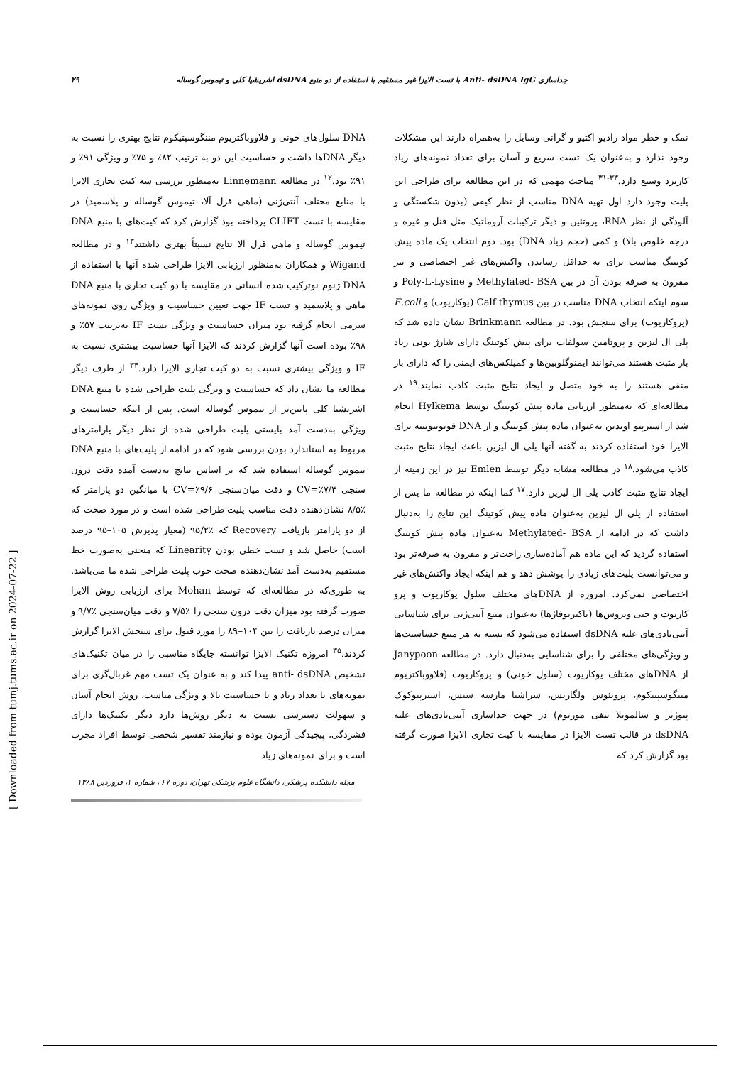۲۹ جداسازی Anti- dsDNA IgG با تست الایزا غیر مستقیم با استفاده از دو منبع dsDNA اشریشیا کلی و تیموس گوساله
نمک و خطر مواد رادیو اکتیو و گرانی وسایل را به‌همراه دارند این مشکلات وجود ندارد و به‌عنوان یک تست سریع و آسان برای تعداد نمونه‌های زیاد کاربرد وسیع دارد.<sup>۳۳-۳۱</sup> مباحث مهمی که در این مطالعه برای طراحی این پلیت وجود دارد اول تهیه DNA مناسب از نظر کیفی (بدون شکستگی و آلودگی از نظر RNA، پروتئین و دیگر ترکیبات آروماتیک مثل فنل و غیره و درجه خلوص بالا) و کمی (حجم زیاد DNA) بود. دوم انتخاب یک ماده پیش کوتینگ مناسب برای به حداقل رساندن واکنش‌های غیر اختصاصی و نیز مقرون به صرفه بودن آن در بین Methylated- BSA و Poly-L-Lysine و سوم اینکه انتخاب DNA مناسب در بین Calf thymus (یوکاریوت) و E.coli (پروکاریوت) برای سنجش بود. در مطالعه Brinkmann نشان داده شد که پلی ال لیزین و پروتامین سولفات برای پیش کوتینگ دارای شارژ یونی زیاد بار مثبت هستند می‌توانند ایمنوگلوبین‌ها و کمپلکس‌های ایمنی را که دارای بار منفی هستند را به خود متصل و ایجاد نتایج مثبت کاذب نمایند.<sup>۱۹</sup> در مطالعه‌ای که به‌منظور ارزیابی ماده پیش کوتینگ توسط Hylkema انجام شد از استرپتو اویدین به‌عنوان ماده پیش کوتینگ و از DNA فوتوبیوتینه برای الایزا خود استفاده کردند به گفته آنها پلی ال لیزین باعث ایجاد نتایج مثبت کاذب می‌شود.<sup>۱۸</sup> در مطالعه مشابه دیگر توسط Emlen نیز در این زمینه از ایجاد نتایج مثبت کاذب پلی ال لیزین دارد.<sup>۱۷</sup> کما اینکه در مطالعه ما پس از استفاده از پلی ال لیزین به‌عنوان ماده پیش کوتینگ این نتایج را به‌دنبال داشت که در ادامه از Methylated- BSA به‌عنوان ماده پیش کوتینگ استفاده گردید که این ماده هم آماده‌سازی راحت‌تر و مقرون به صرفه‌تر بود و می‌توانست پلیت‌های زیادی را پوشش دهد و هم اینکه ایجاد واکنش‌های غیر اختصاصی نمی‌کرد. امروزه از DNAهای مختلف سلول یوکاریوت و پرو کاریوت و حتی ویروس‌ها (باکتریوفاژها) به‌عنوان منبع آنتی‌ژنی برای شناسایی آنتی‌بادی‌های علیه dsDNA استفاده می‌شود که بسته به هر منبع حساسیت‌ها و ویژگی‌های مختلفی را برای شناسایی به‌دنبال دارد. در مطالعه Janypoon از DNAهای مختلف یوکاریوت (سلول خونی) و پروکاریوت (فلاووباکتریوم مننگوسپتیکوم، پروتئوس ولگاریس، سراشیا مارسه سنس، استرپتوکوک پیوژنز و سالمونلا تیفی موریوم) در جهت جداسازی آنتی‌بادی‌های علیه dsDNA در قالب تست الایزا در مقایسه با کیت تجاری الایزا صورت گرفته بود گزارش کرد که
DNA سلول‌های خونی و فلاووباکتریوم مننگوسپتیکوم نتایج بهتری را نسبت به دیگر DNAها داشت و حساسیت این دو به ترتیب ۸۲٪ و ۷۵٪ و ویژگی ۹۱٪ و ۹۱٪ بود.<sup>۱۲</sup> در مطالعه Linnemann به‌منظور بررسی سه کیت تجاری الایزا با منابع مختلف آنتی‌ژنی (ماهی قزل آلا، تیموس گوساله و پلاسمید) در مقایسه با تست CLIFT پرداخته بود گزارش کرد که کیت‌های با منبع DNA تیموس گوساله و ماهی قزل آلا نتایج نسبتاً بهتری داشتند<sup>۱۳</sup> و در مطالعه Wigand و همکاران به‌منظور ارزیابی الایزا طراحی شده آنها با استفاده از DNA ژنوم نوترکیب شده انسانی در مقایسه با دو کیت تجاری با منبع DNA ماهی و پلاسمید و تست IF جهت تعیین حساسیت و ویژگی روی نمونه‌های سرمی انجام گرفته بود میزان حساسیت و ویژگی تست IF به‌ترتیب ۵۷٪ و ۹۸٪ بوده است آنها گزارش کردند که الایزا آنها حساسیت بیشتری نسبت به IF و ویژگی بیشتری نسبت به دو کیت تجاری الایزا دارد.<sup>۳۴</sup> از طرف دیگر مطالعه ما نشان داد که حساسیت و ویژگی پلیت طراحی شده با منبع DNA اشریشیا کلی پایین‌تر از تیموس گوساله است. پس از اینکه حساسیت و ویژگی به‌دست آمد بایستی پلیت طراحی شده از نظر دیگر پارامترهای مربوط به استاندارد بودن بررسی شود که در ادامه از پلیت‌های با منبع DNA تیموس گوساله استفاده شد که بر اساس نتایج به‌دست آمده دقت درون سنجی CV=٪۷/۴ و دقت میان‌سنجی CV=٪۹/۶ با میانگین دو پارامتر که ٪۸/۵ نشان‌دهنده دقت مناسب پلیت طراحی شده است و در مورد صحت که از دو پارامتر بازیافت Recovery که ٪۹۵/۲ (معیار پذیرش ۱۰۵–۹۵ درصد است) حاصل شد و تست خطی بودن Linearity که منحنی به‌صورت خط مستقیم به‌دست آمد نشان‌دهنده صحت خوب پلیت طراحی شده ما می‌باشد. به طوری‌که در مطالعه‌ای که توسط Mohan برای ارزیابی روش الایزا صورت گرفته بود میزان دقت درون سنجی را ٪۷/۵ و دقت میان‌سنجی ٪۹/۷ و میزان درصد بازیافت را بین ۱۰۴–۸۹ را مورد قبول برای سنجش الایزا گزارش کردند.<sup>۳۵</sup> امروزه تکنیک الایزا توانسته جایگاه مناسبی را در میان تکنیک‌های تشخیص anti- dsDNA پیدا کند و به عنوان یک تست مهم غربال‌گری برای نمونه‌های با تعداد زیاد و با حساسیت بالا و ویژگی مناسب، روش انجام آسان و سهولت دسترسی نسبت به دیگر روش‌ها دارد دیگر تکنیک‌ها دارای فشردگی، پیچیدگی آزمون بوده و نیازمند تفسیر شخصی توسط افراد مجرب است و برای نمونه‌های زیاد
مجله دانشکده پزشکی، دانشگاه علوم پزشکی تهران، دوره ۶۷ ، شماره ۱، فروردین ۱۳۸۸
[ Downloaded from tumj.tums.ac.ir on 2024-07-22 ]